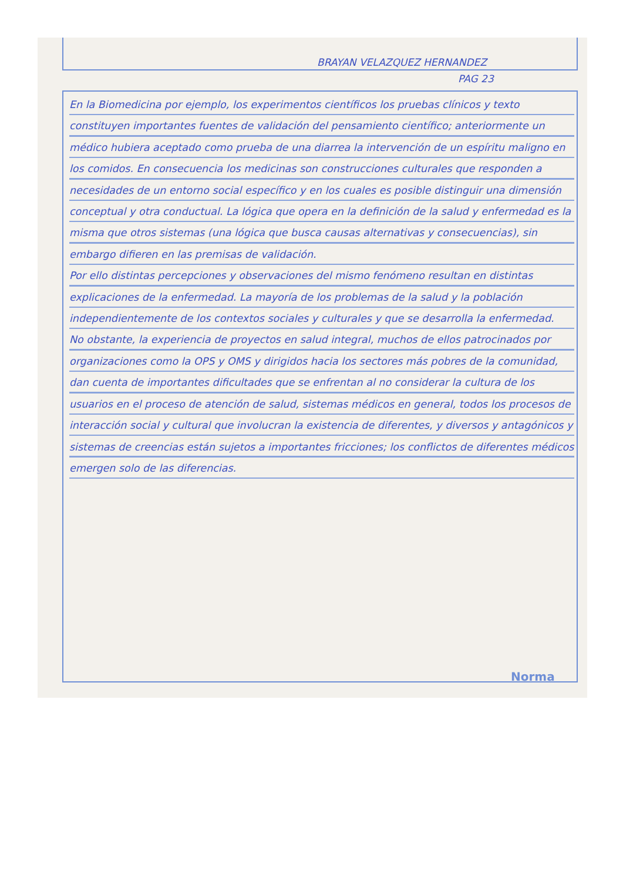BRAYAN VELAZQUEZ HERNANDEZ
PAG 23
En la Biomedicina por ejemplo, los experimentos científicos los pruebas clínicos y texto constituyen importantes fuentes de validación del pensamiento científico; anteriormente un médico hubiera aceptado como prueba de una diarrea la intervención de un espíritu maligno en los comidos. En consecuencia los medicinas son construcciones culturales que responden a necesidades de un entorno social específico y en los cuales es posible distinguir una dimensión conceptual y otra conductual. La lógica que opera en la definición de la salud y enfermedad es la misma que otros sistemas (una lógica que busca causas alternativas y consecuencias), sin embargo difieren en las premisas de validación.
Por ello distintas percepciones y observaciones del mismo fenómeno resultan en distintas explicaciones de la enfermedad. La mayoría de los problemas de la salud y la población independientemente de los contextos sociales y culturales y que se desarrolla la enfermedad.
No obstante, la experiencia de proyectos en salud integral, muchos de ellos patrocinados por organizaciones como la OPS y OMS y dirigidos hacia los sectores más pobres de la comunidad, dan cuenta de importantes dificultades que se enfrentan al no considerar la cultura de los usuarios en el proceso de atención de salud, sistemas médicos en general, todos los procesos de interacción social y cultural que involucran la existencia de diferentes, y diversos y antagónicos y sistemas de creencias están sujetos a importantes fricciones; los conflictos de diferentes médicos emergen solo de las diferencias.
Norma